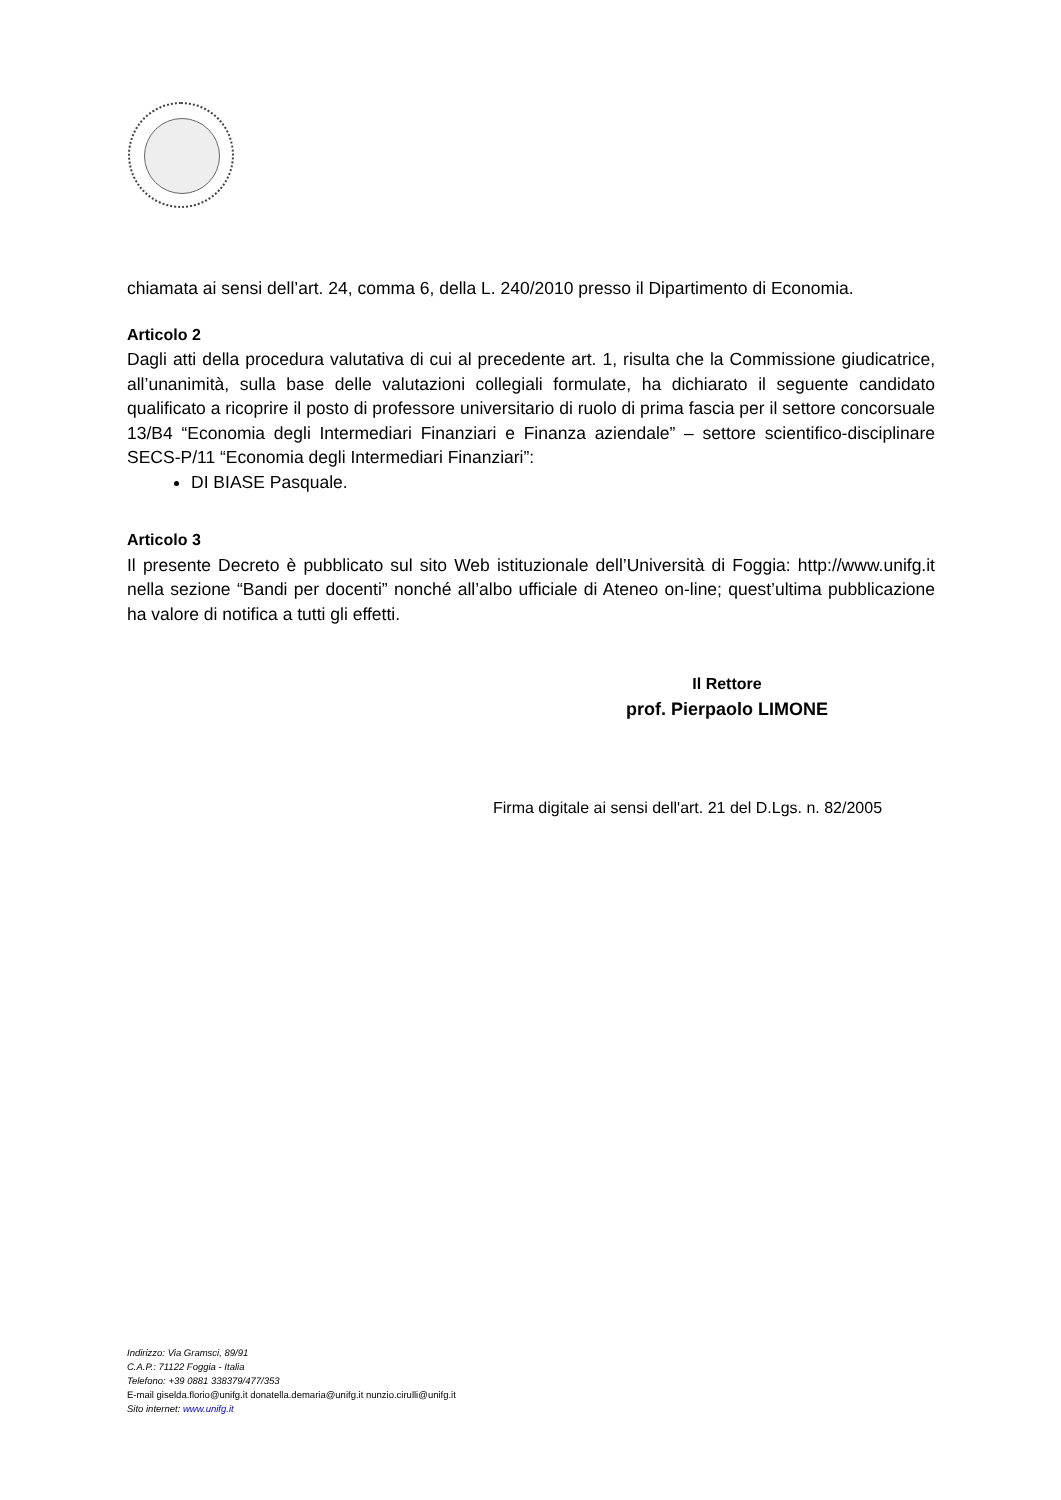chiamata ai sensi dell’art. 24, comma 6, della L. 240/2010 presso il Dipartimento di Economia.
Articolo 2
Dagli atti della procedura valutativa di cui al precedente art. 1, risulta che la Commissione giudicatrice, all’unanimità, sulla base delle valutazioni collegiali formulate, ha dichiarato il seguente candidato qualificato a ricoprire il posto di professore universitario di ruolo di prima fascia per il settore concorsuale 13/B4 “Economia degli Intermediari Finanziari e Finanza aziendale” – settore scientifico-disciplinare SECS-P/11 “Economia degli Intermediari Finanziari”:
DI BIASE Pasquale.
Articolo 3
Il presente Decreto è pubblicato sul sito Web istituzionale dell’Università di Foggia: http://www.unifg.it nella sezione “Bandi per docenti” nonché all’albo ufficiale di Ateneo on-line; quest’ultima pubblicazione ha valore di notifica a tutti gli effetti.
Il Rettore
prof. Pierpaolo LIMONE
Firma digitale ai sensi dell'art. 21 del D.Lgs. n. 82/2005
Indirizzo: Via Gramsci, 89/91
C.A.P.: 71122 Foggia - Italia
Telefono: +39 0881 338379/477/353
E-mail giselda.florio@unifg.it donatella.demaria@unifg.it nunzio.cirulli@unifg.it
Sito internet: www.unifg.it